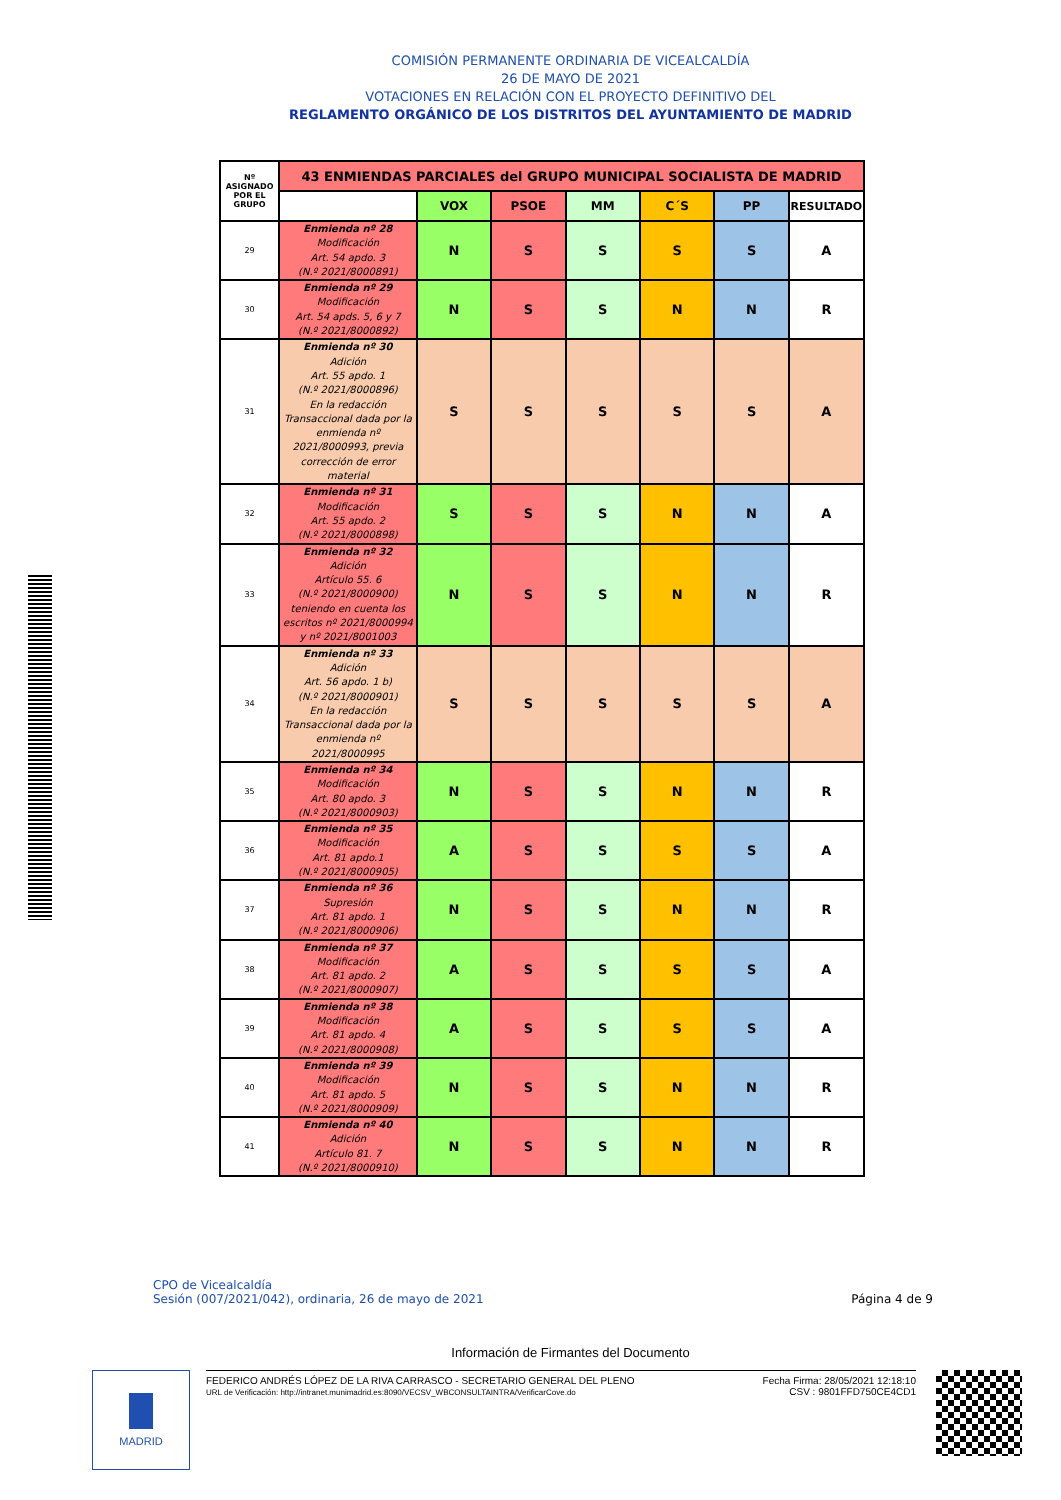COMISIÓN PERMANENTE ORDINARIA DE VICEALCALDÍA
26 DE MAYO DE 2021
VOTACIONES EN RELACIÓN CON EL PROYECTO DEFINITIVO DEL
REGLAMENTO ORGÁNICO DE LOS DISTRITOS DEL AYUNTAMIENTO DE MADRID
| Nº ASIGNADO POR EL GRUPO | 43 ENMIENDAS PARCIALES del GRUPO MUNICIPAL SOCIALISTA DE MADRID | | | | | | |
| --- | --- | --- | --- | --- | --- | --- | --- |
| | | VOX | PSOE | MM | C´S | PP | RESULTADO |
| 29 | Enmienda nº 28 Modificación Art. 54 apdo. 3 (N.º 2021/8000891) | N | S | S | S | S | A |
| 30 | Enmienda nº 29 Modificación Art. 54 apds. 5, 6 y 7 (N.º 2021/8000892) | N | S | S | N | N | R |
| 31 | Enmienda nº 30 Adición Art. 55 apdo. 1 (N.º 2021/8000896) En la redacción Transaccional dada por la enmienda nº 2021/8000993, previa corrección de error material | S | S | S | S | S | A |
| 32 | Enmienda nº 31 Modificación Art. 55 apdo. 2 (N.º 2021/8000898) | S | S | S | N | N | A |
| 33 | Enmienda nº 32 Adición Artículo 55. 6 (N.º 2021/8000900) teniendo en cuenta los escritos nº 2021/8000994 y nº 2021/8001003 | N | S | S | N | N | R |
| 34 | Enmienda nº 33 Adición Art. 56 apdo. 1 b) (N.º 2021/8000901) En la redacción Transaccional dada por la enmienda nº 2021/8000995 | S | S | S | S | S | A |
| 35 | Enmienda nº 34 Modificación Art. 80 apdo. 3 (N.º 2021/8000903) | N | S | S | N | N | R |
| 36 | Enmienda nº 35 Modificación Art. 81 apdo.1 (N.º 2021/8000905) | A | S | S | S | S | A |
| 37 | Enmienda nº 36 Supresión Art. 81 apdo. 1 (N.º 2021/8000906) | N | S | S | N | N | R |
| 38 | Enmienda nº 37 Modificación Art. 81 apdo. 2 (N.º 2021/8000907) | A | S | S | S | S | A |
| 39 | Enmienda nº 38 Modificación Art. 81 apdo. 4 (N.º 2021/8000908) | A | S | S | S | S | A |
| 40 | Enmienda nº 39 Modificación Art. 81 apdo. 5 (N.º 2021/8000909) | N | S | S | N | N | R |
| 41 | Enmienda nº 40 Adición Artículo 81. 7 (N.º 2021/8000910) | N | S | S | N | N | R |
CPO de Vicealcaldía
Sesión (007/2021/042), ordinaria, 26 de mayo de 2021
Página 4 de 9
Información de Firmantes del Documento
MADRID
FEDERICO ANDRÉS LÓPEZ DE LA RIVA CARRASCO - SECRETARIO GENERAL DEL PLENO
URL de Verificación: http://intranet.munimadrid.es:8090/VECSV_WBCONSULTAINTRA/VerificarCove.do
Fecha Firma: 28/05/2021 12:18:10
CSV : 9801FFD750CE4CD1